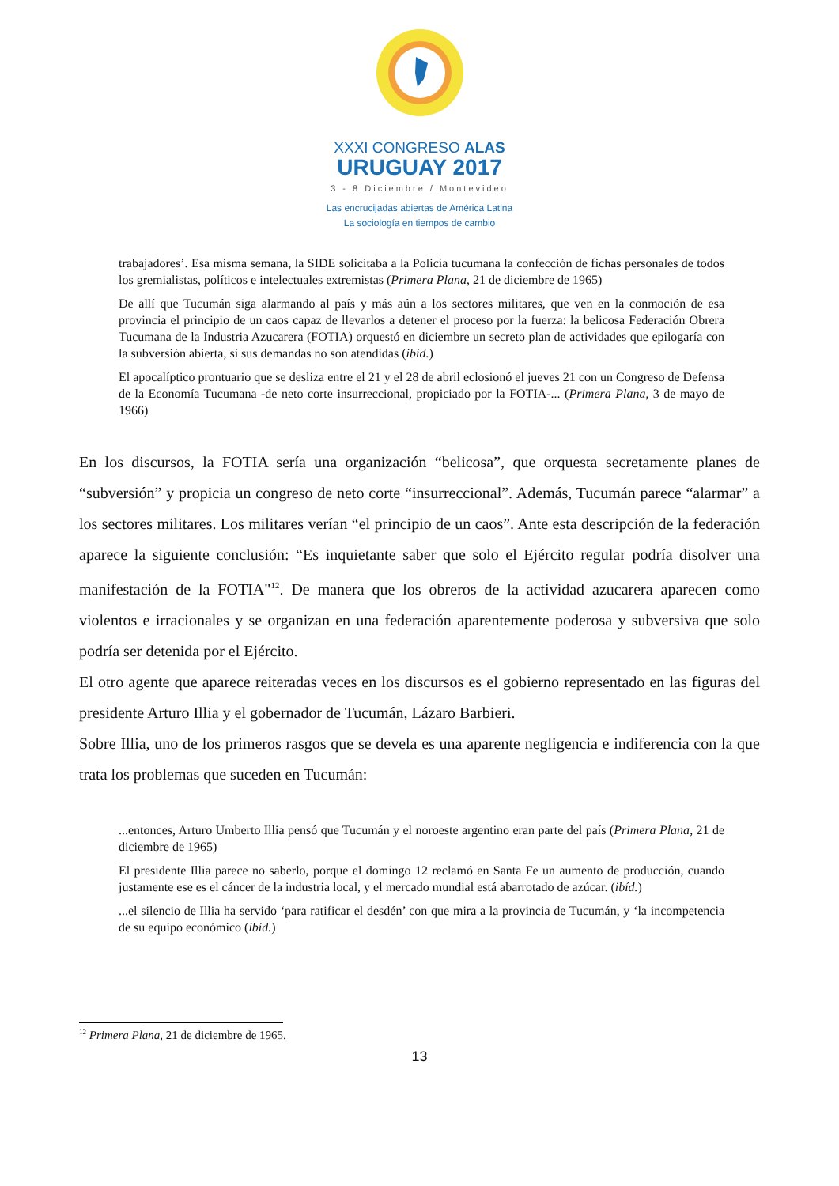XXXI CONGRESO ALAS
URUGUAY 2017
3 - 8 Diciembre / Montevideo
Las encrucijadas abiertas de América Latina
La sociología en tiempos de cambio
trabajadores’. Esa misma semana, la SIDE solicitaba a la Policía tucumana la confección de fichas personales de todos los gremialistas, políticos e intelectuales extremistas (Primera Plana, 21 de diciembre de 1965)
De allí que Tucumán siga alarmando al país y más aún a los sectores militares, que ven en la conmoción de esa provincia el principio de un caos capaz de llevarlos a detener el proceso por la fuerza: la belicosa Federación Obrera Tucumana de la Industria Azucarera (FOTIA) orquestó en diciembre un secreto plan de actividades que epilogaría con la subversión abierta, si sus demandas no son atendidas (ibíd.)
El apocalíptico prontuario que se desliza entre el 21 y el 28 de abril eclosionó el jueves 21 con un Congreso de Defensa de la Economía Tucumana -de neto corte insurreccional, propiciado por la FOTIA-... (Primera Plana, 3 de mayo de 1966)
En los discursos, la FOTIA sería una organización “belicosa”, que orquesta secretamente planes de “subversión” y propicia un congreso de neto corte “insurreccional”. Además, Tucumán parece “alarmar” a los sectores militares. Los militares verían “el principio de un caos”. Ante esta descripción de la federación aparece la siguiente conclusión: “Es inquietante saber que solo el Ejército regular podría disolver una manifestación de la FOTIA"<sup>12</sup>. De manera que los obreros de la actividad azucarera aparecen como violentos e irracionales y se organizan en una federación aparentemente poderosa y subversiva que solo podría ser detenida por el Ejército.
El otro agente que aparece reiteradas veces en los discursos es el gobierno representado en las figuras del presidente Arturo Illia y el gobernador de Tucumán, Lázaro Barbieri.
Sobre Illia, uno de los primeros rasgos que se devela es una aparente negligencia e indiferencia con la que trata los problemas que suceden en Tucumán:
...entonces, Arturo Umberto Illia pensó que Tucumán y el noroeste argentino eran parte del país (Primera Plana, 21 de diciembre de 1965)
El presidente Illia parece no saberlo, porque el domingo 12 reclamó en Santa Fe un aumento de producción, cuando justamente ese es el cáncer de la industria local, y el mercado mundial está abarrotado de azúcar. (ibíd.)
...el silencio de Illia ha servido ‘para ratificar el desdén’ con que mira a la provincia de Tucumán, y ‘la incompetencia de su equipo económico (ibíd.)
<sup>12</sup> Primera Plana, 21 de diciembre de 1965.
13